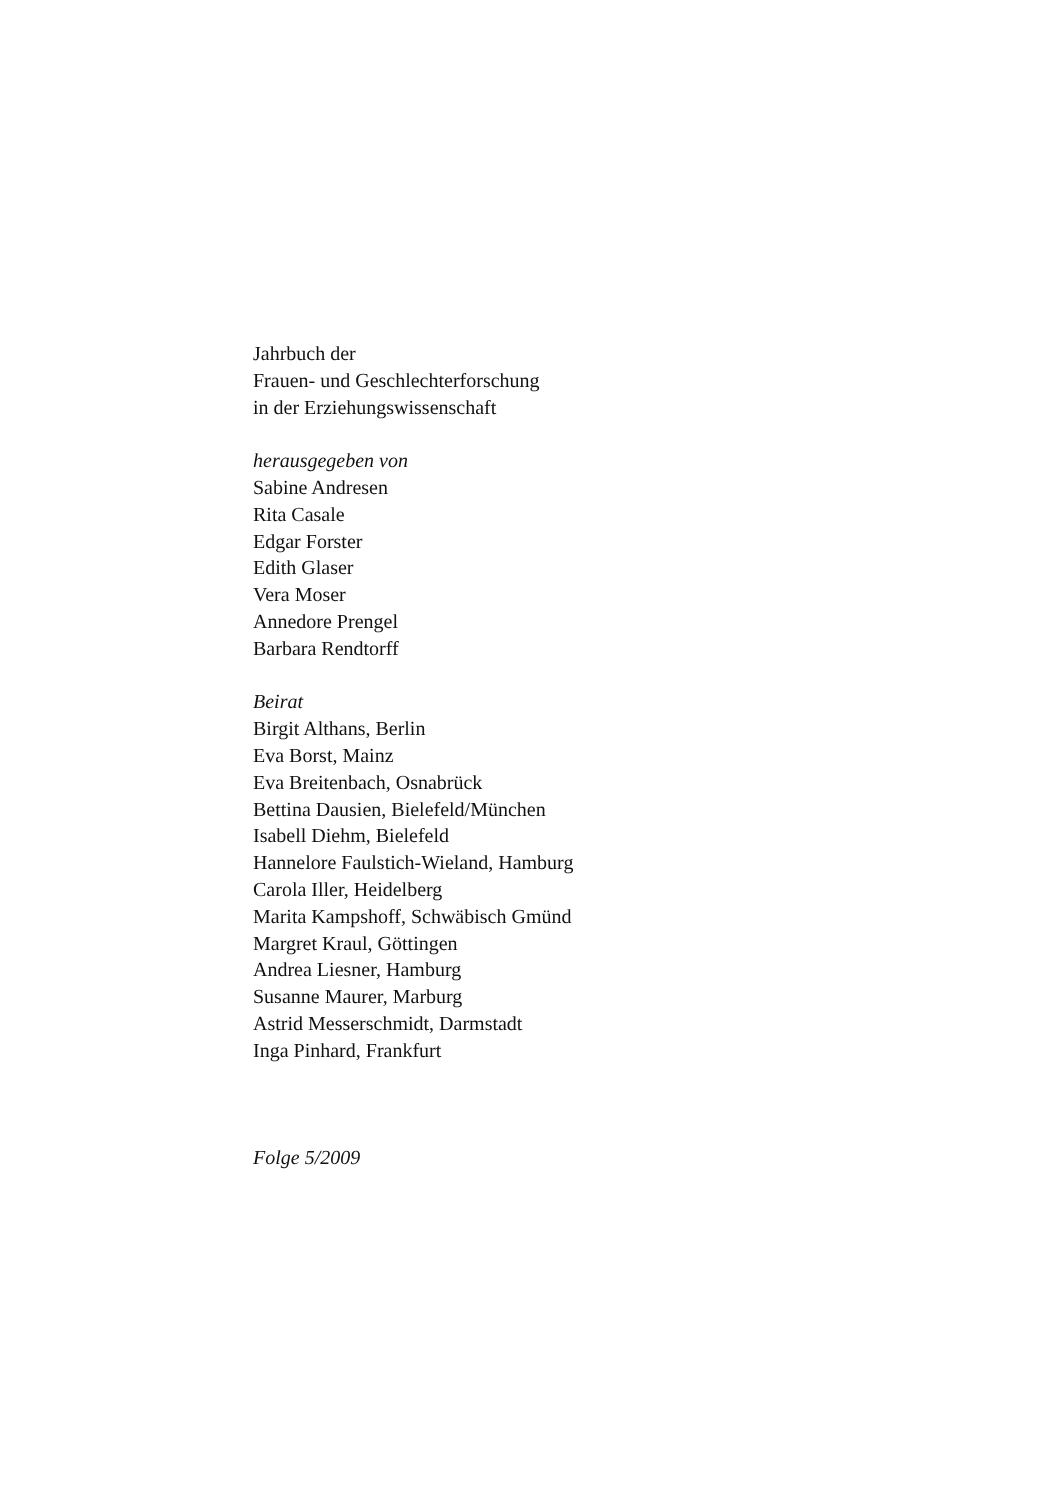Jahrbuch der
Frauen- und Geschlechterforschung
in der Erziehungswissenschaft
herausgegeben von
Sabine Andresen
Rita Casale
Edgar Forster
Edith Glaser
Vera Moser
Annedore Prengel
Barbara Rendtorff
Beirat
Birgit Althans, Berlin
Eva Borst, Mainz
Eva Breitenbach, Osnabrück
Bettina Dausien, Bielefeld/München
Isabell Diehm, Bielefeld
Hannelore Faulstich-Wieland, Hamburg
Carola Iller, Heidelberg
Marita Kampshoff, Schwäbisch Gmünd
Margret Kraul, Göttingen
Andrea Liesner, Hamburg
Susanne Maurer, Marburg
Astrid Messerschmidt, Darmstadt
Inga Pinhard, Frankfurt
Folge 5/2009